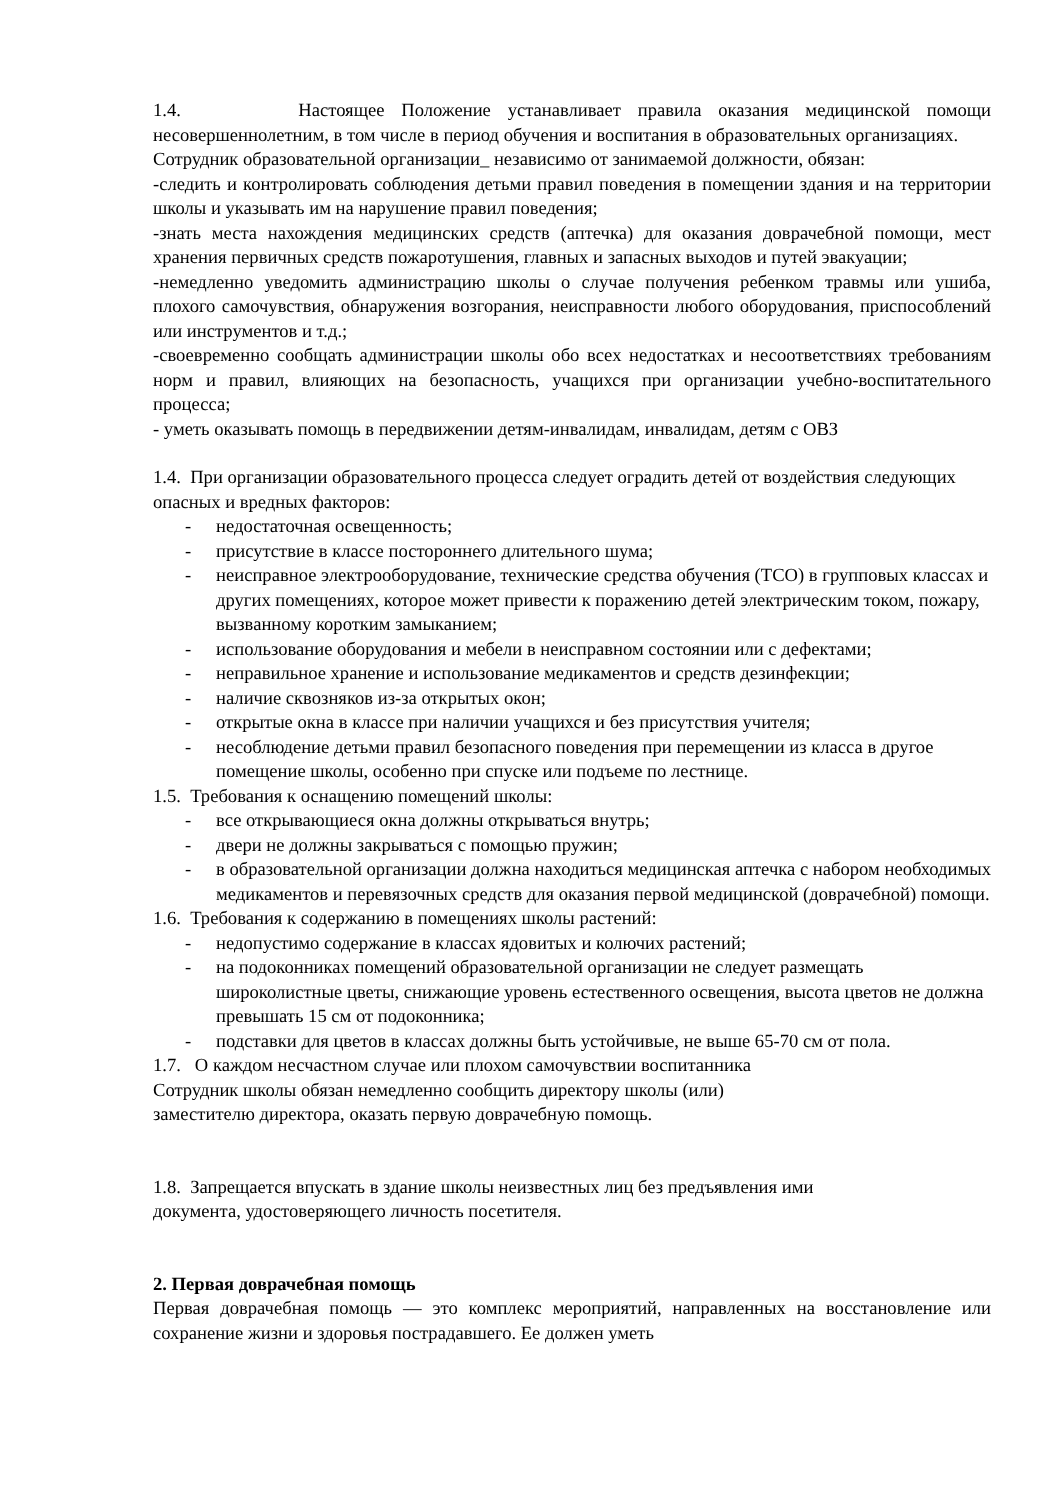1.4. Настоящее Положение устанавливает правила оказания медицинской помощи несовершеннолетним, в том числе в период обучения и воспитания в образовательных организациях.
Сотрудник образовательной организации_ независимо от занимаемой должности, обязан:
-следить и контролировать соблюдения детьми правил поведения в помещении здания и на территории школы и указывать им на нарушение правил поведения;
-знать места нахождения медицинских средств (аптечка) для оказания доврачебной помощи, мест хранения первичных средств пожаротушения, главных и запасных выходов и путей эвакуации;
-немедленно уведомить администрацию школы о случае получения ребенком травмы или ушиба, плохого самочувствия, обнаружения возгорания, неисправности любого оборудования, приспособлений или инструментов и т.д.;
-своевременно сообщать администрации школы обо всех недостатках и несоответствиях требованиям норм и правил, влияющих на безопасность, учащихся при организации учебно-воспитательного процесса;
- уметь оказывать помощь в передвижении детям-инвалидам, инвалидам, детям с ОВЗ
1.4. При организации образовательного процесса следует оградить детей от воздействия следующих опасных и вредных факторов:
- недостаточная освещенность;
- присутствие в классе постороннего длительного шума;
- неисправное электрооборудование, технические средства обучения (ТСО) в групповых классах и других помещениях, которое может привести к поражению детей электрическим током, пожару, вызванному коротким замыканием;
- использование оборудования и мебели в неисправном состоянии или с дефектами;
- неправильное хранение и использование медикаментов и средств дезинфекции;
- наличие сквозняков из-за открытых окон;
- открытые окна в классе при наличии учащихся и без присутствия учителя;
- несоблюдение детьми правил безопасного поведения при перемещении из класса в другое помещение школы, особенно при спуске или подъеме по лестнице.
1.5. Требования к оснащению помещений школы:
- все открывающиеся окна должны открываться внутрь;
- двери не должны закрываться с помощью пружин;
- в образовательной организации должна находиться медицинская аптечка с набором необходимых медикаментов и перевязочных средств для оказания первой медицинской (доврачебной) помощи.
1.6. Требования к содержанию в помещениях школы растений:
- недопустимо содержание в классах ядовитых и колючих растений;
- на подоконниках помещений образовательной организации не следует размещать широколистные цветы, снижающие уровень естественного освещения, высота цветов не должна превышать 15 см от подоконника;
- подставки для цветов в классах должны быть устойчивые, не выше 65-70 см от пола.
1.7. О каждом несчастном случае или плохом самочувствии воспитанника
Сотрудник школы обязан немедленно сообщить директору школы (или)
заместителю директора, оказать первую доврачебную помощь.
1.8. Запрещается впускать в здание школы неизвестных лиц без предъявления ими
документа, удостоверяющего личность посетителя.
2. Первая доврачебная помощь
Первая доврачебная помощь — это комплекс мероприятий, направленных на восстановление или сохранение жизни и здоровья пострадавшего. Ее должен уметь